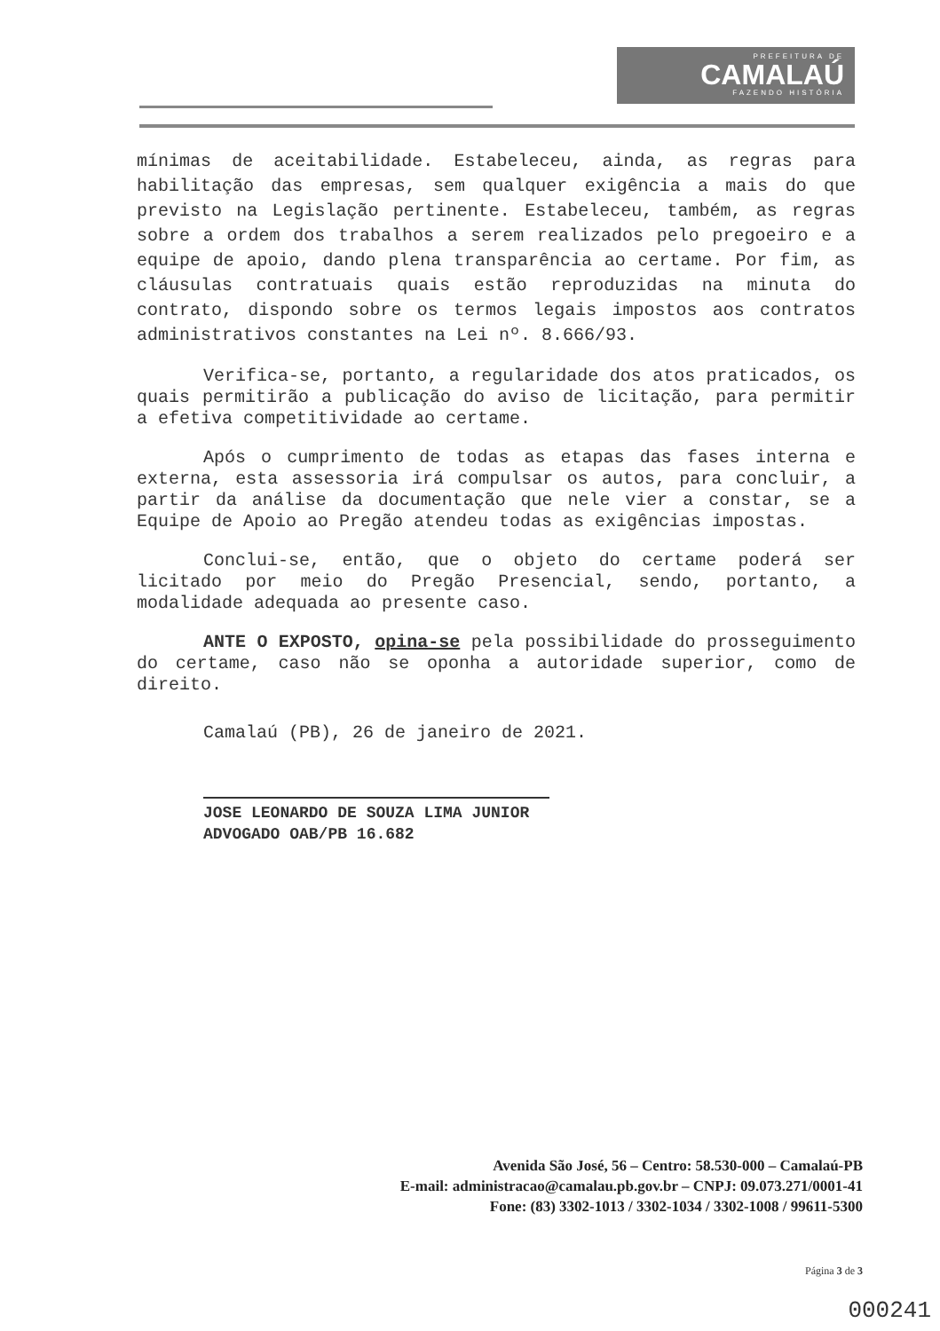PREFEITURA DE
CAMALAÚ
FAZENDO HISTÓRIA
mínimas de aceitabilidade. Estabeleceu, ainda, as regras para habilitação das empresas, sem qualquer exigência a mais do que previsto na Legislação pertinente. Estabeleceu, também, as regras sobre a ordem dos trabalhos a serem realizados pelo pregoeiro e a equipe de apoio, dando plena transparência ao certame. Por fim, as cláusulas contratuais quais estão reproduzidas na minuta do contrato, dispondo sobre os termos legais impostos aos contratos administrativos constantes na Lei nº. 8.666/93.
Verifica-se, portanto, a regularidade dos atos praticados, os quais permitirão a publicação do aviso de licitação, para permitir a efetiva competitividade ao certame.
Após o cumprimento de todas as etapas das fases interna e externa, esta assessoria irá compulsar os autos, para concluir, a partir da análise da documentação que nele vier a constar, se a Equipe de Apoio ao Pregão atendeu todas as exigências impostas.
Conclui-se, então, que o objeto do certame poderá ser licitado por meio do Pregão Presencial, sendo, portanto, a modalidade adequada ao presente caso.
ANTE O EXPOSTO, opina-se pela possibilidade do prosseguimento do certame, caso não se oponha a autoridade superior, como de direito.
Camalaú (PB), 26 de janeiro de 2021.
JOSE LEONARDO DE SOUZA LIMA JUNIOR
ADVOGADO OAB/PB 16.682
Avenida São José, 56 – Centro: 58.530-000 – Camalaú-PB
E-mail: administracao@camalau.pb.gov.br – CNPJ: 09.073.271/0001-41
Fone: (83) 3302-1013 / 3302-1034 / 3302-1008 / 99611-5300
Página 3 de 3
000241